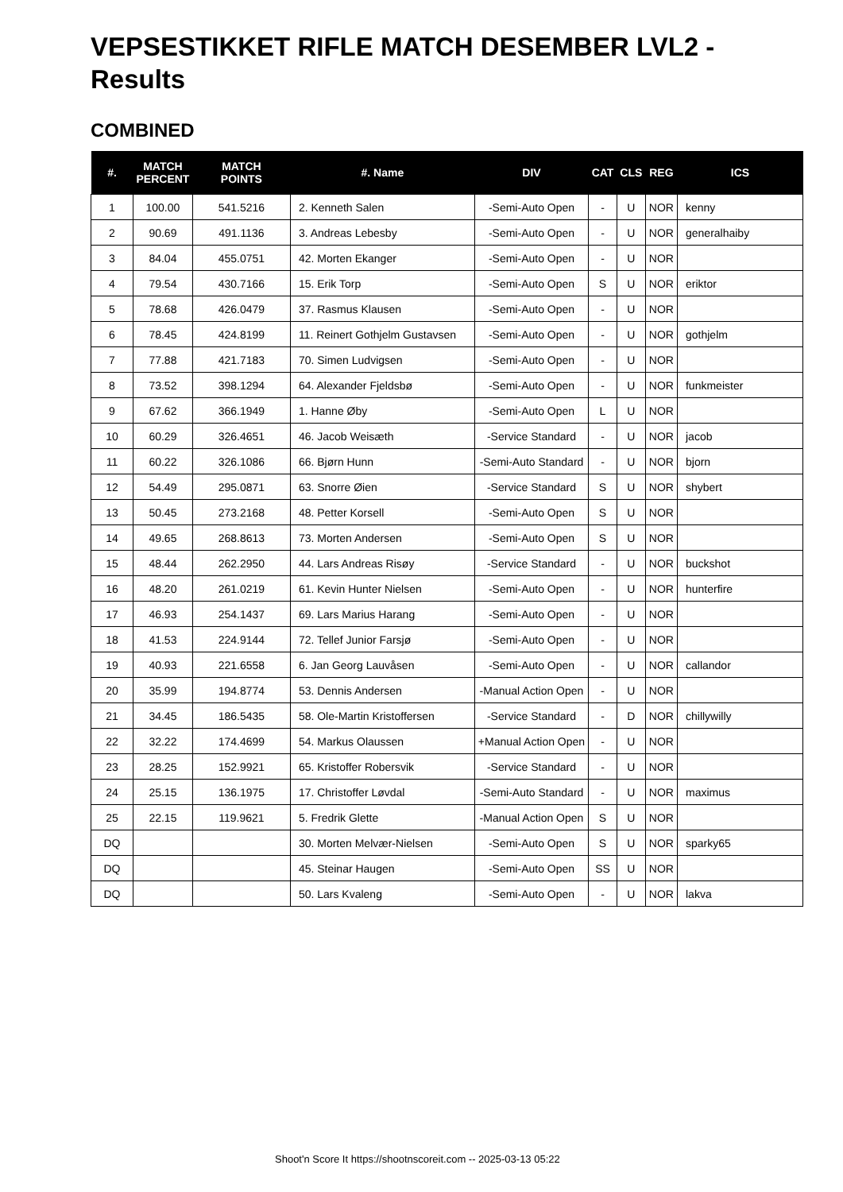VEPSESTIKKET RIFLE MATCH DESEMBER LVL2 - Results
COMBINED
| #. | MATCH PERCENT | MATCH POINTS | #. Name | DIV | CAT | CLS | REG | ICS |
| --- | --- | --- | --- | --- | --- | --- | --- | --- |
| 1 | 100.00 | 541.5216 | 2. Kenneth Salen | -Semi-Auto Open | - | U | NOR | kenny |
| 2 | 90.69 | 491.1136 | 3. Andreas Lebesby | -Semi-Auto Open | - | U | NOR | generalhaiby |
| 3 | 84.04 | 455.0751 | 42. Morten Ekanger | -Semi-Auto Open | - | U | NOR | |
| 4 | 79.54 | 430.7166 | 15. Erik Torp | -Semi-Auto Open | S | U | NOR | eriktor |
| 5 | 78.68 | 426.0479 | 37. Rasmus Klausen | -Semi-Auto Open | - | U | NOR | |
| 6 | 78.45 | 424.8199 | 11. Reinert Gothjelm Gustavsen | -Semi-Auto Open | - | U | NOR | gothjelm |
| 7 | 77.88 | 421.7183 | 70. Simen Ludvigsen | -Semi-Auto Open | - | U | NOR | |
| 8 | 73.52 | 398.1294 | 64. Alexander Fjeldsbø | -Semi-Auto Open | - | U | NOR | funkmeister |
| 9 | 67.62 | 366.1949 | 1. Hanne Øby | -Semi-Auto Open | L | U | NOR | |
| 10 | 60.29 | 326.4651 | 46. Jacob Weisæth | -Service Standard | - | U | NOR | jacob |
| 11 | 60.22 | 326.1086 | 66. Bjørn Hunn | -Semi-Auto Standard | - | U | NOR | bjorn |
| 12 | 54.49 | 295.0871 | 63. Snorre Øien | -Service Standard | S | U | NOR | shybert |
| 13 | 50.45 | 273.2168 | 48. Petter Korsell | -Semi-Auto Open | S | U | NOR | |
| 14 | 49.65 | 268.8613 | 73. Morten Andersen | -Semi-Auto Open | S | U | NOR | |
| 15 | 48.44 | 262.2950 | 44. Lars Andreas Risøy | -Service Standard | - | U | NOR | buckshot |
| 16 | 48.20 | 261.0219 | 61. Kevin Hunter Nielsen | -Semi-Auto Open | - | U | NOR | hunterfire |
| 17 | 46.93 | 254.1437 | 69. Lars Marius Harang | -Semi-Auto Open | - | U | NOR | |
| 18 | 41.53 | 224.9144 | 72. Tellef Junior Farsjø | -Semi-Auto Open | - | U | NOR | |
| 19 | 40.93 | 221.6558 | 6. Jan Georg Lauvåsen | -Semi-Auto Open | - | U | NOR | callandor |
| 20 | 35.99 | 194.8774 | 53. Dennis Andersen | -Manual Action Open | - | U | NOR | |
| 21 | 34.45 | 186.5435 | 58. Ole-Martin Kristoffersen | -Service Standard | - | D | NOR | chillywilly |
| 22 | 32.22 | 174.4699 | 54. Markus Olaussen | +Manual Action Open | - | U | NOR | |
| 23 | 28.25 | 152.9921 | 65. Kristoffer Robersvik | -Service Standard | - | U | NOR | |
| 24 | 25.15 | 136.1975 | 17. Christoffer Løvdal | -Semi-Auto Standard | - | U | NOR | maximus |
| 25 | 22.15 | 119.9621 | 5. Fredrik Glette | -Manual Action Open | S | U | NOR | |
| DQ | | | 30. Morten Melvær-Nielsen | -Semi-Auto Open | S | U | NOR | sparky65 |
| DQ | | | 45. Steinar Haugen | -Semi-Auto Open | SS | U | NOR | |
| DQ | | | 50. Lars Kvaleng | -Semi-Auto Open | - | U | NOR | lakva |
Shoot'n Score It https://shootnscoreit.com -- 2025-03-13 05:22